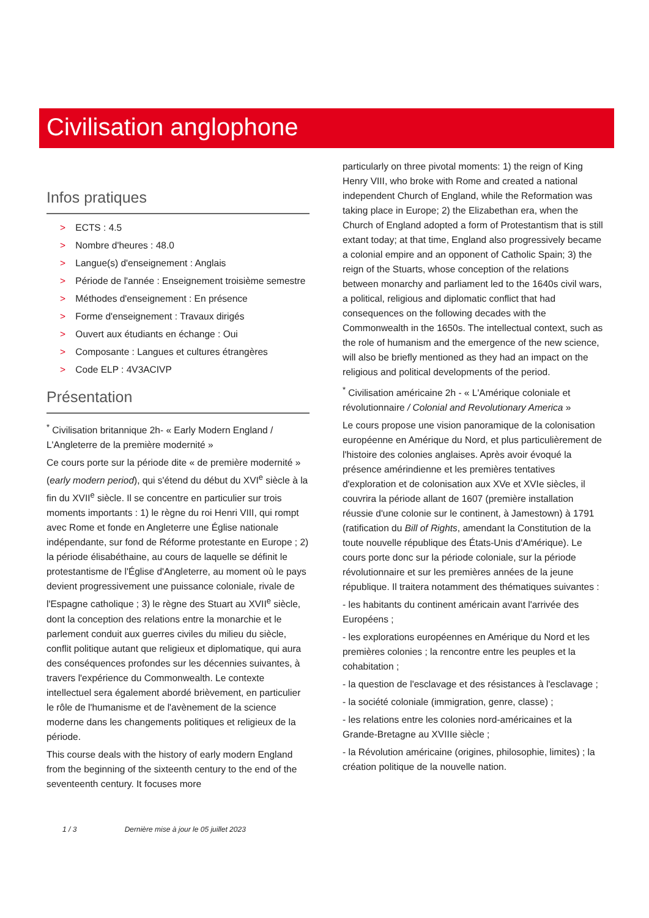Civilisation anglophone
Infos pratiques
> ECTS : 4.5
> Nombre d'heures : 48.0
> Langue(s) d'enseignement : Anglais
> Période de l'année : Enseignement troisième semestre
> Méthodes d'enseignement : En présence
> Forme d'enseignement : Travaux dirigés
> Ouvert aux étudiants en échange : Oui
> Composante : Langues et cultures étrangères
> Code ELP : 4V3ACIVP
Présentation
<sup>*</sup> Civilisation britannique 2h- « Early Modern England / L'Angleterre de la première modernité »
Ce cours porte sur la période dite « de première modernité » (early modern period), qui s'étend du début du XVI<sup>e</sup> siècle à la fin du XVII<sup>e</sup> siècle. Il se concentre en particulier sur trois moments importants : 1) le règne du roi Henri VIII, qui rompt avec Rome et fonde en Angleterre une Église nationale indépendante, sur fond de Réforme protestante en Europe ; 2) la période élisabéthaine, au cours de laquelle se définit le protestantisme de l'Église d'Angleterre, au moment où le pays devient progressivement une puissance coloniale, rivale de l'Espagne catholique ; 3) le règne des Stuart au XVII<sup>e</sup> siècle, dont la conception des relations entre la monarchie et le parlement conduit aux guerres civiles du milieu du siècle, conflit politique autant que religieux et diplomatique, qui aura des conséquences profondes sur les décennies suivantes, à travers l'expérience du Commonwealth. Le contexte intellectuel sera également abordé brièvement, en particulier le rôle de l'humanisme et de l'avènement de la science moderne dans les changements politiques et religieux de la période.
This course deals with the history of early modern England from the beginning of the sixteenth century to the end of the seventeenth century. It focuses more
particularly on three pivotal moments: 1) the reign of King Henry VIII, who broke with Rome and created a national independent Church of England, while the Reformation was taking place in Europe; 2) the Elizabethan era, when the Church of England adopted a form of Protestantism that is still extant today; at that time, England also progressively became a colonial empire and an opponent of Catholic Spain; 3) the reign of the Stuarts, whose conception of the relations between monarchy and parliament led to the 1640s civil wars, a political, religious and diplomatic conflict that had consequences on the following decades with the Commonwealth in the 1650s. The intellectual context, such as the role of humanism and the emergence of the new science, will also be briefly mentioned as they had an impact on the religious and political developments of the period.
<sup>*</sup> Civilisation américaine 2h - « L'Amérique coloniale et révolutionnaire / Colonial and Revolutionary America »
Le cours propose une vision panoramique de la colonisation européenne en Amérique du Nord, et plus particulièrement de l'histoire des colonies anglaises. Après avoir évoqué la présence amérindienne et les premières tentatives d'exploration et de colonisation aux XVe et XVIe siècles, il couvrira la période allant de 1607 (première installation réussie d'une colonie sur le continent, à Jamestown) à 1791 (ratification du Bill of Rights, amendant la Constitution de la toute nouvelle république des États-Unis d'Amérique). Le cours porte donc sur la période coloniale, sur la période révolutionnaire et sur les premières années de la jeune république. Il traitera notamment des thématiques suivantes :
- les habitants du continent américain avant l'arrivée des Européens ;
- les explorations européennes en Amérique du Nord et les premières colonies ; la rencontre entre les peuples et la cohabitation ;
- la question de l'esclavage et des résistances à l'esclavage ;
- la société coloniale (immigration, genre, classe) ;
- les relations entre les colonies nord-américaines et la Grande-Bretagne au XVIIIe siècle ;
- la Révolution américaine (origines, philosophie, limites) ; la création politique de la nouvelle nation.
1 / 3 Dernière mise à jour le 05 juillet 2023